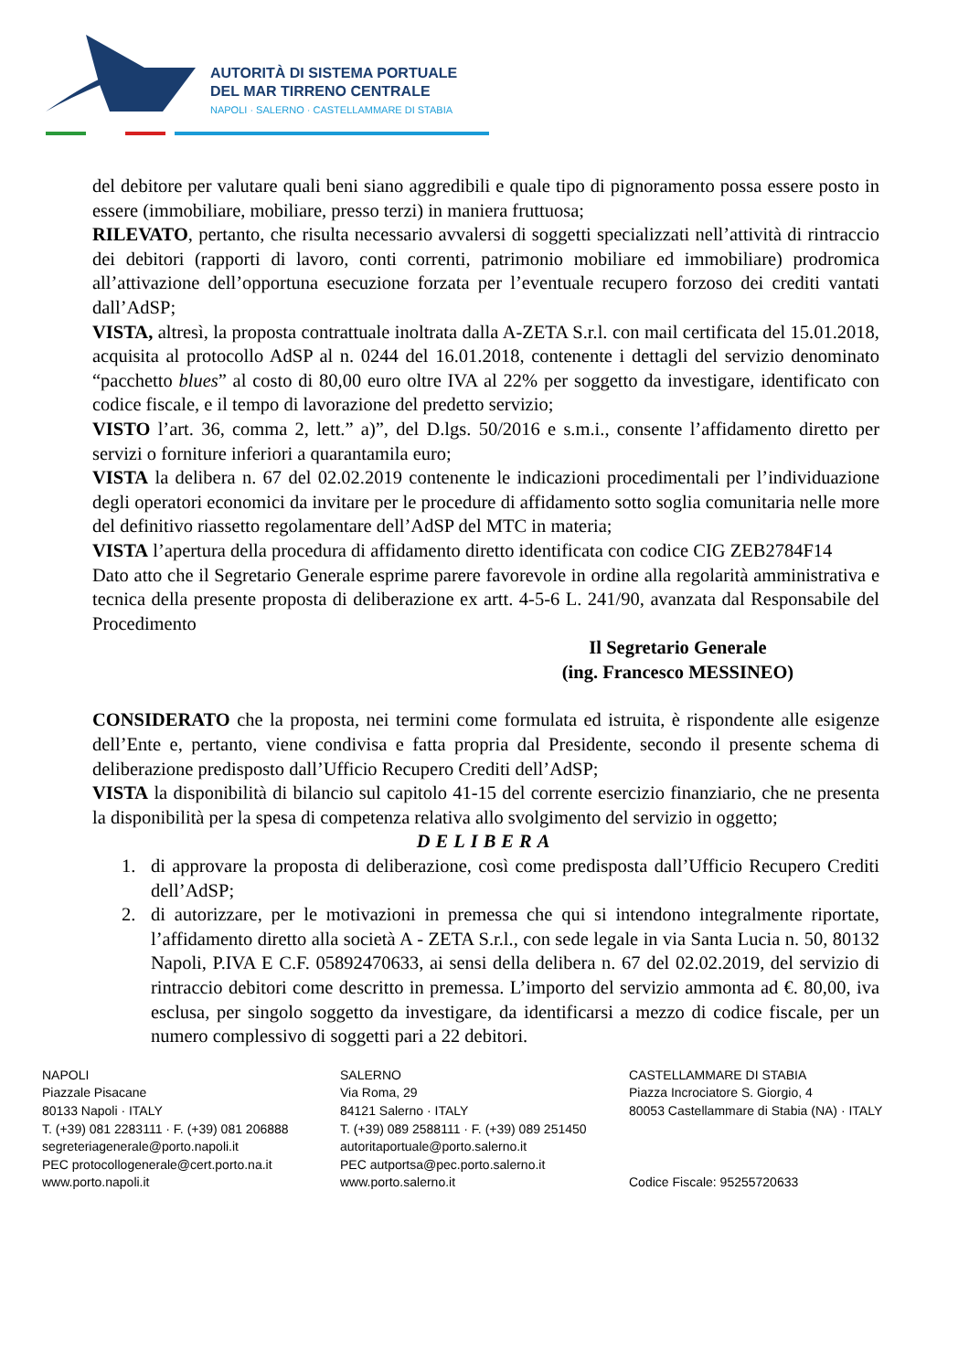AUTORITÀ DI SISTEMA PORTUALE
DEL MAR TIRRENO CENTRALE
NAPOLI · SALERNO · CASTELLAMMARE DI STABIA
del debitore per valutare quali beni siano aggredibili e quale tipo di pignoramento possa essere posto in essere (immobiliare, mobiliare, presso terzi) in maniera fruttuosa;
RILEVATO, pertanto, che risulta necessario avvalersi di soggetti specializzati nell’attività di rintraccio dei debitori (rapporti di lavoro, conti correnti, patrimonio mobiliare ed immobiliare) prodromica all’attivazione dell’opportuna esecuzione forzata per l’eventuale recupero forzoso dei crediti vantati dall’AdSP;
VISTA, altresì, la proposta contrattuale inoltrata dalla A-ZETA S.r.l. con mail certificata del 15.01.2018, acquisita al protocollo AdSP al n. 0244 del 16.01.2018, contenente i dettagli del servizio denominato “pacchetto blues” al costo di 80,00 euro oltre IVA al 22% per soggetto da investigare, identificato con codice fiscale, e il tempo di lavorazione del predetto servizio;
VISTO l’art. 36, comma 2, lett.” a)”, del D.lgs. 50/2016 e s.m.i., consente l’affidamento diretto per servizi o forniture inferiori a quarantamila euro;
VISTA la delibera n. 67 del 02.02.2019 contenente le indicazioni procedimentali per l’individuazione degli operatori economici da invitare per le procedure di affidamento sotto soglia comunitaria nelle more del definitivo riassetto regolamentare dell’AdSP del MTC in materia;
VISTA l’apertura della procedura di affidamento diretto identificata con codice CIG ZEB2784F14
Dato atto che il Segretario Generale esprime parere favorevole in ordine alla regolarità amministrativa e tecnica della presente proposta di deliberazione ex artt. 4-5-6 L. 241/90, avanzata dal Responsabile del Procedimento
Il Segretario Generale
(ing. Francesco MESSINEO)
CONSIDERATO che la proposta, nei termini come formulata ed istruita, è rispondente alle esigenze dell’Ente e, pertanto, viene condivisa e fatta propria dal Presidente, secondo il presente schema di deliberazione predisposto dall’Ufficio Recupero Crediti dell’AdSP;
VISTA la disponibilità di bilancio sul capitolo 41-15 del corrente esercizio finanziario, che ne presenta la disponibilità per la spesa di competenza relativa allo svolgimento del servizio in oggetto;
DELIBERA
1. di approvare la proposta di deliberazione, così come predisposta dall’Ufficio Recupero Crediti dell’AdSP;
2. di autorizzare, per le motivazioni in premessa che qui si intendono integralmente riportate, l’affidamento diretto alla società A - ZETA S.r.l., con sede legale in via Santa Lucia n. 50, 80132 Napoli, P.IVA E C.F. 05892470633, ai sensi della delibera n. 67 del 02.02.2019, del servizio di rintraccio debitori come descritto in premessa. L’importo del servizio ammonta ad €. 80,00, iva esclusa, per singolo soggetto da investigare, da identificarsi a mezzo di codice fiscale, per un numero complessivo di soggetti pari a 22 debitori.
NAPOLI
Piazzale Pisacane
80133 Napoli · ITALY
T. (+39) 081 2283111 · F. (+39) 081 206888
segreteriagenerale@porto.napoli.it
PEC protocollogenerale@cert.porto.na.it
www.porto.napoli.it
SALERNO
Via Roma, 29
84121 Salerno · ITALY
T. (+39) 089 2588111 · F. (+39) 089 251450
autoritaportuale@porto.salerno.it
PEC autportsa@pec.porto.salerno.it
www.porto.salerno.it
CASTELLAMMARE DI STABIA
Piazza Incrociatore S. Giorgio, 4
80053 Castellammare di Stabia (NA) · ITALY
Codice Fiscale: 95255720633